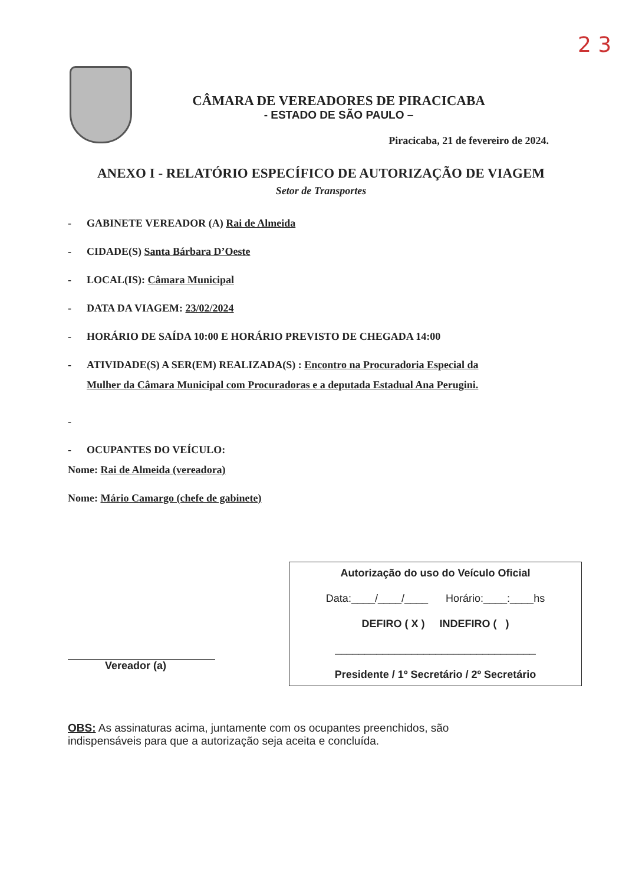2 3
CÂMARA DE VEREADORES DE PIRACICABA
- ESTADO DE SÃO PAULO –
Piracicaba, 21 de fevereiro de 2024.
ANEXO I - RELATÓRIO ESPECÍFICO DE AUTORIZAÇÃO DE VIAGEM
Setor de Transportes
- GABINETE VEREADOR (A) Rai de Almeida
- CIDADE(S) Santa Bárbara D’Oeste
- LOCAL(IS): Câmara Municipal
- DATA DA VIAGEM: 23/02/2024
- HORÁRIO DE SAÍDA 10:00 E HORÁRIO PREVISTO DE CHEGADA 14:00
- ATIVIDADE(S) A SER(EM) REALIZADA(S) : Encontro na Procuradoria Especial da
Mulher da Câmara Municipal com Procuradoras e a deputada Estadual Ana Perugini.
-
- OCUPANTES DO VEÍCULO:
Nome: Rai de Almeida (vereadora)
Nome: Mário Camargo (chefe de gabinete)
Vereador (a)
Autorização do uso do Veículo Oficial
Data:____/____/____ Horário:____:____hs
DEFIRO ( X ) INDEFIRO ( )
__________________________________
Presidente / 1º Secretário / 2º Secretário
OBS: As assinaturas acima, juntamente com os ocupantes preenchidos, são indispensáveis para que a autorização seja aceita e concluída.